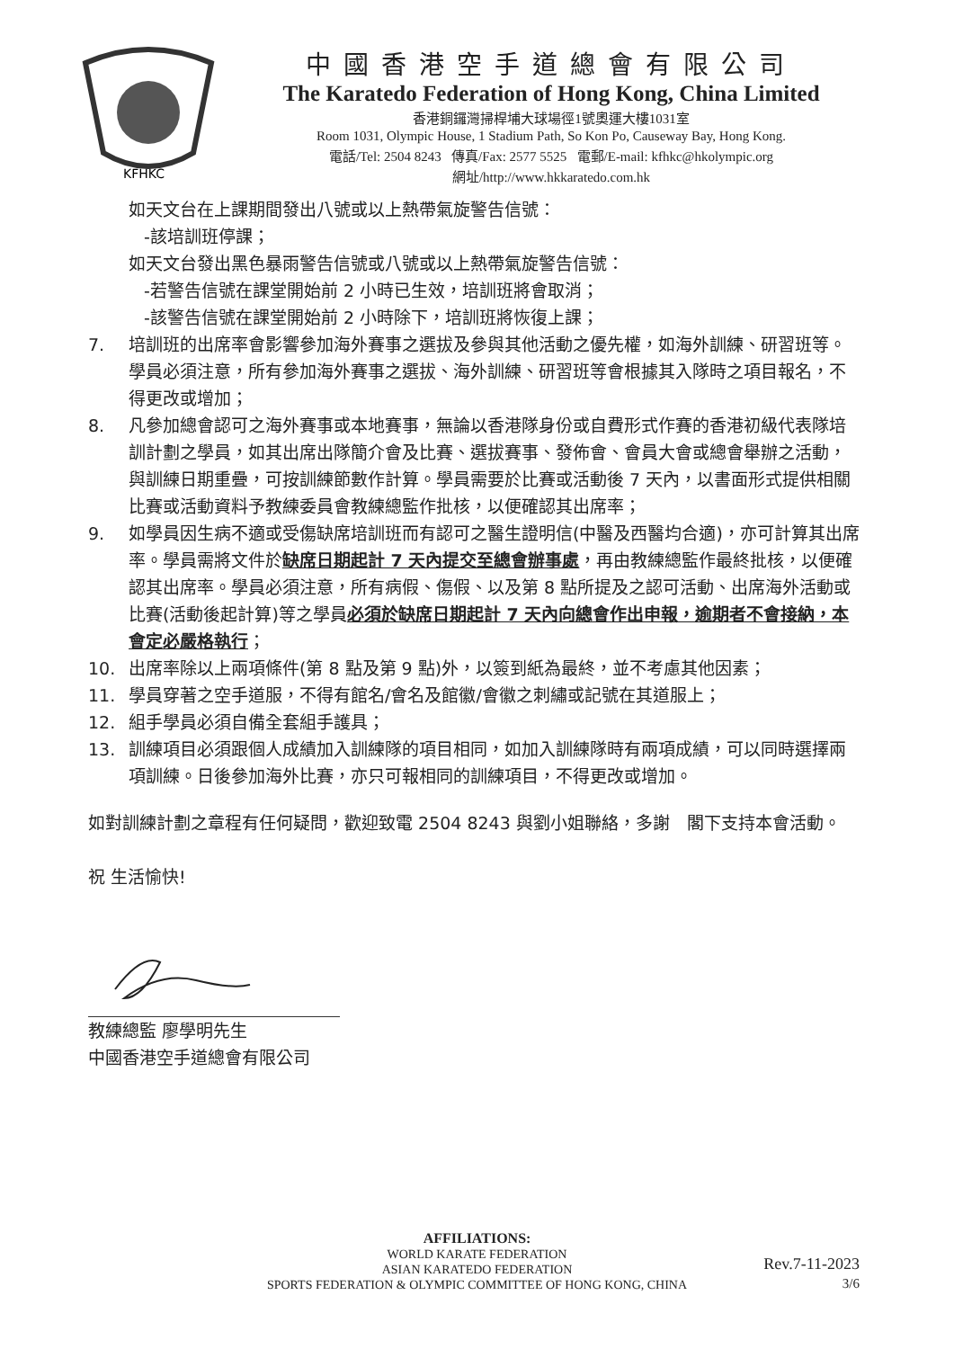KFHKC
中國香港空手道總會有限公司
The Karatedo Federation of Hong Kong, China Limited
香港銅鑼灣掃桿埔大球場徑1號奧運大樓1031室
Room 1031, Olympic House, 1 Stadium Path, So Kon Po, Causeway Bay, Hong Kong.
電話/Tel: 2504 8243 傳真/Fax: 2577 5525 電郵/E-mail: kfhkc@hkolympic.org
網址/http://www.hkkaratedo.com.hk
如天文台在上課期間發出八號或以上熱帶氣旋警告信號：
-該培訓班停課；
如天文台發出黑色暴雨警告信號或八號或以上熱帶氣旋警告信號：
-若警告信號在課堂開始前 2 小時已生效，培訓班將會取消；
-該警告信號在課堂開始前 2 小時除下，培訓班將恢復上課；
7. 培訓班的出席率會影響參加海外賽事之選拔及參與其他活動之優先權，如海外訓練、研習班等。學員必須注意，所有參加海外賽事之選拔、海外訓練、研習班等會根據其入隊時之項目報名，不得更改或增加；
8. 凡參加總會認可之海外賽事或本地賽事，無論以香港隊身份或自費形式作賽的香港初級代表隊培訓計劃之學員，如其出席出隊簡介會及比賽、選拔賽事、發佈會、會員大會或總會舉辦之活動，與訓練日期重疊，可按訓練節數作計算。學員需要於比賽或活動後 7 天內，以書面形式提供相關比賽或活動資料予教練委員會教練總監作批核，以便確認其出席率；
9. 如學員因生病不適或受傷缺席培訓班而有認可之醫生證明信(中醫及西醫均合適)，亦可計算其出席率。學員需將文件於缺席日期起計 7 天內提交至總會辦事處，再由教練總監作最終批核，以便確認其出席率。學員必須注意，所有病假、傷假、以及第 8 點所提及之認可活動、出席海外活動或比賽(活動後起計算)等之學員必須於缺席日期起計 7 天內向總會作出申報，逾期者不會接納，本會定必嚴格執行；
10. 出席率除以上兩項條件(第 8 點及第 9 點)外，以簽到紙為最終，並不考慮其他因素；
11. 學員穿著之空手道服，不得有館名/會名及館徽/會徽之刺繡或記號在其道服上；
12. 組手學員必須自備全套組手護具；
13. 訓練項目必須跟個人成績加入訓練隊的項目相同，如加入訓練隊時有兩項成績，可以同時選擇兩項訓練。日後參加海外比賽，亦只可報相同的訓練項目，不得更改或增加。
如對訓練計劃之章程有任何疑問，歡迎致電 2504 8243 與劉小姐聯絡，多謝　閣下支持本會活動。
祝 生活愉快!
教練總監 廖學明先生
中國香港空手道總會有限公司
AFFILIATIONS:
WORLD KARATE FEDERATION
ASIAN KARATEDO FEDERATION
SPORTS FEDERATION & OLYMPIC COMMITTEE OF HONG KONG, CHINA
Rev.7-11-2023
3/6